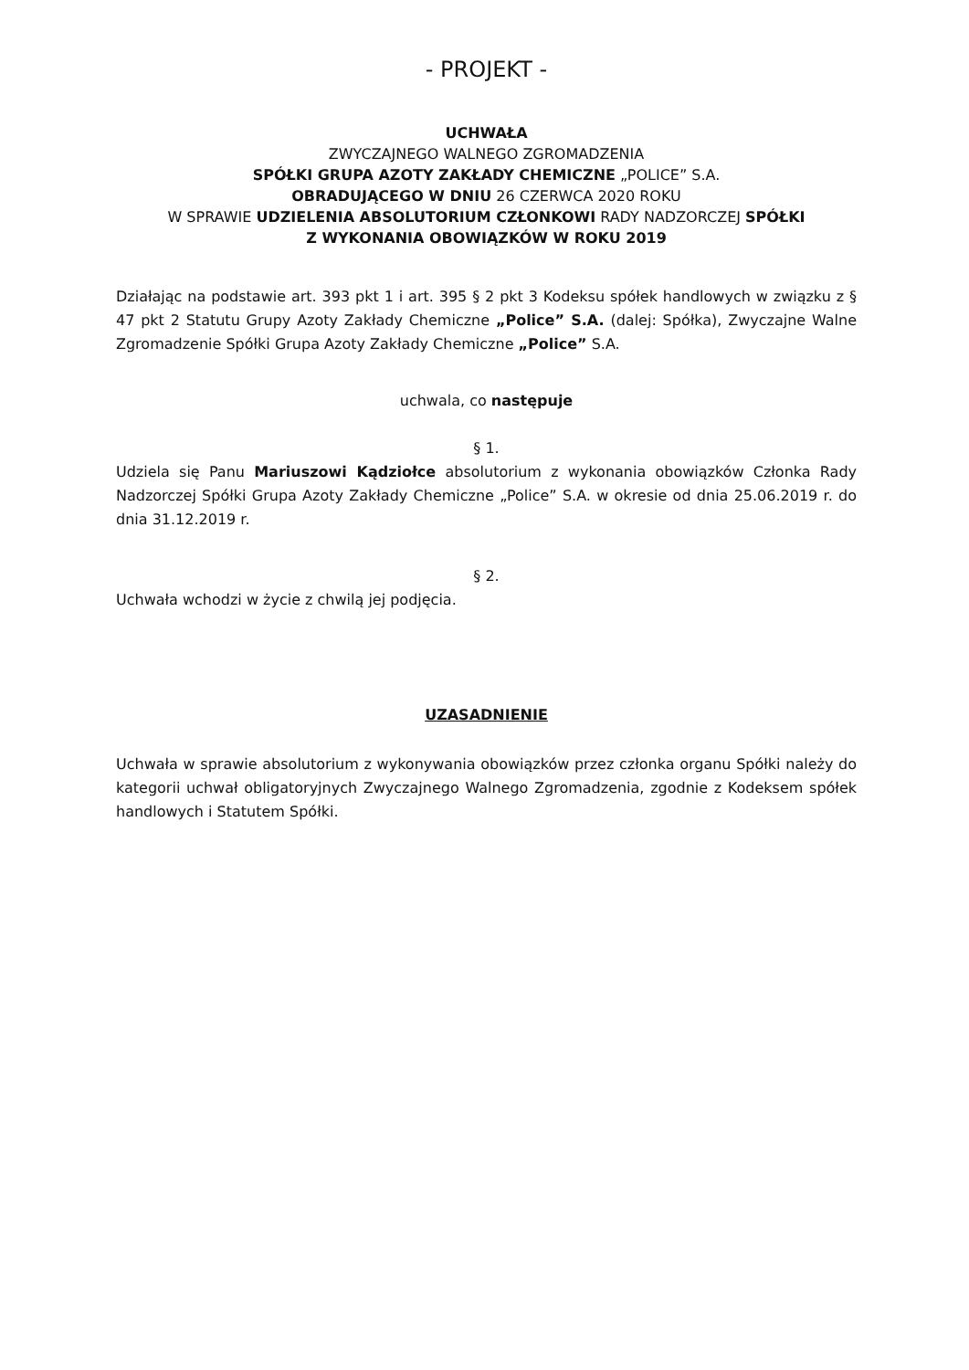- PROJEKT -
UCHWAŁA
ZWYCZAJNEGO WALNEGO ZGROMADZENIA
SPÓŁKI GRUPA AZOTY ZAKŁADY CHEMICZNE „POLICE” S.A.
OBRADUJĄCEGO W DNIU 26 CZERWCA 2020 ROKU
W SPRAWIE UDZIELENIA ABSOLUTORIUM CZŁONKOWI RADY NADZORCZEJ SPÓŁKI
Z WYKONANIA OBOWIĄZKÓW W ROKU 2019
Działając na podstawie art. 393 pkt 1 i art. 395 § 2 pkt 3 Kodeksu spółek handlowych w związku z § 47 pkt 2 Statutu Grupy Azoty Zakłady Chemiczne „Police” S.A. (dalej: Spółka), Zwyczajne Walne Zgromadzenie Spółki Grupa Azoty Zakłady Chemiczne „Police” S.A.
uchwala, co następuje
§ 1.
Udziela się Panu Mariuszowi Kądziołce absolutorium z wykonania obowiązków Członka Rady Nadzorczej Spółki Grupa Azoty Zakłady Chemiczne „Police” S.A. w okresie od dnia 25.06.2019 r. do dnia 31.12.2019 r.
§ 2.
Uchwała wchodzi w życie z chwilą jej podjęcia.
UZASADNIENIE
Uchwała w sprawie absolutorium z wykonywania obowiązków przez członka organu Spółki należy do kategorii uchwał obligatoryjnych Zwyczajnego Walnego Zgromadzenia, zgodnie z Kodeksem spółek handlowych i Statutem Spółki.